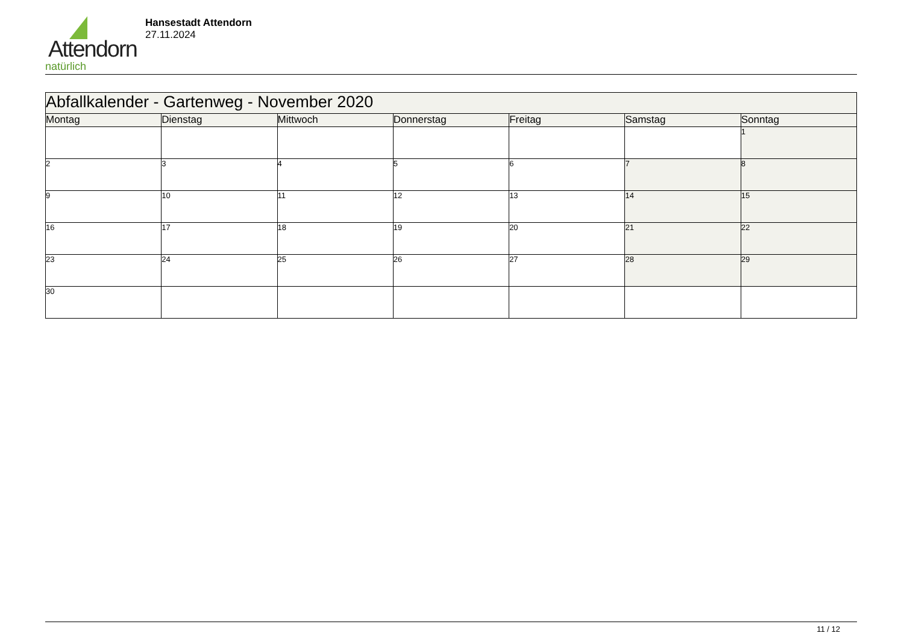Attendorn
natürlich
Hansestadt Attendorn
27.11.2024
| Abfallkalender - Gartenweg - November 2020 | | | | | | |
| Montag | Dienstag | Mittwoch | Donnerstag | Freitag | Samstag | Sonntag |
| | | | | | | 1 |
| 2 | 3 | 4 | 5 | 6 | 7 | 8 |
| 9 | 10 | 11 | 12 | 13 | 14 | 15 |
| 16 | 17 | 18 | 19 | 20 | 21 | 22 |
| 23 | 24 | 25 | 26 | 27 | 28 | 29 |
| 30 | | | | | | |
11 / 12